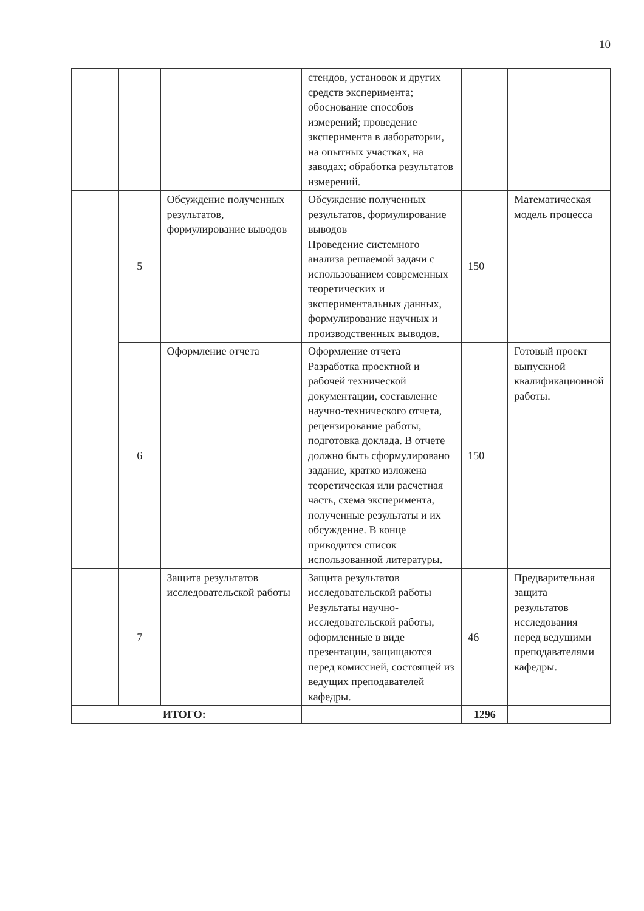10
| | | | стендов, установок и других средств эксперимента; обоснование способов измерений; проведение эксперимента в лаборатории, на опытных участках, на заводах; обработка результатов измерений. | | |
| | 5 | Обсуждение полученных результатов, формулирование выводов | Обсуждение полученных результатов, формулирование выводов Проведение системного анализа решаемой задачи с использованием современных теоретических и экспериментальных данных, формулирование научных и производственных выводов. | 150 | Математическая модель процесса |
| | 6 | Оформление отчета | Оформление отчета Разработка проектной и рабочей технической документации, составление научно-технического отчета, рецензирование работы, подготовка доклада. В отчете должно быть сформулировано задание, кратко изложена теоретическая или расчетная часть, схема эксперимента, полученные результаты и их обсуждение. В конце приводится список использованной литературы. | 150 | Готовый проект выпускной квалификационной работы. |
| | 7 | Защита результатов исследовательской работы | Защита результатов исследовательской работы Результаты научно-исследовательской работы, оформленные в виде презентации, защищаются перед комиссией, состоящей из ведущих преподавателей кафедры. | 46 | Предварительная защита результатов исследования перед ведущими преподавателями кафедры. |
| ИТОГО: | | | | 1296 | |